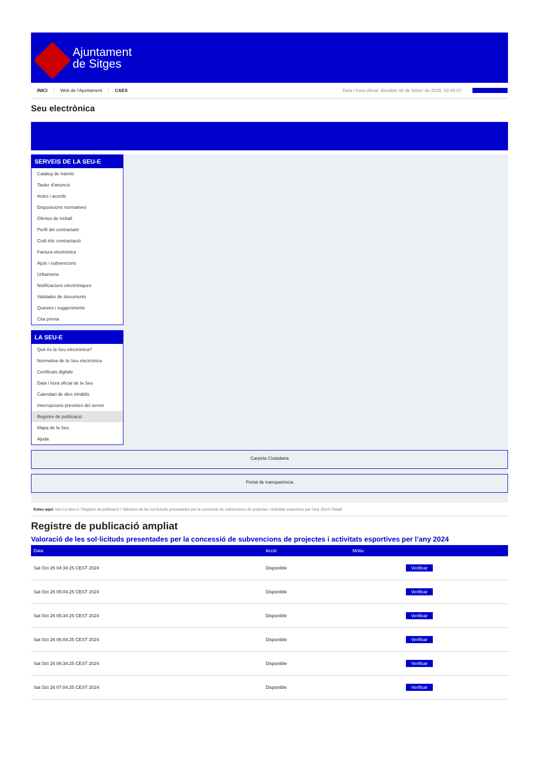Ajuntament
de Sitges
INICI Web de l'Ajuntament CAES Data i hora oficial: dissabte 08 de febrer de 2025, 03:48:07 Electrònica
Seu electrònica
Obtenir còpia autèntica
SERVEIS DE LA SEU-E
Catàleg de tràmits
Tauler d'anuncis
Actes i acords
Disposicions normatives
Ofertes de treball
Perfil del contractant
Codi ètic contractació
Factura electrònica
Ajuts i subvencions
Urbanisme
Notificacions electròniques
Validador de documents
Queixes i suggeriments
Cita prèvia
LA SEU-E
Què és la Seu electrònica?
Normativa de la Seu electrònica
Certificats digitals
Data i hora oficial de la Seu
Calendari de dies inhàbils
Interrupcions previstes del servei
Registre de publicació
Mapa de la Seu
Ajuda
Carpeta Ciutadana
Portal de transparència
Esteu aquí: Inici La Seu-e / Registre de publicació / Valoració de les sol·licituds presentades per la concessió de subvencions de projectes i activitats esportives per l'any 2024 / Detall
Registre de publicació ampliat
Valoració de les sol·licituds presentades per la concessió de subvencions de projectes i activitats esportives per l’any 2024
| Data | Acció | Motiu | |
| --- | --- | --- | --- |
| Sat Oct 26 04:34:25 CEST 2024 | Disponible | | Verificar |
| Sat Oct 26 05:04:25 CEST 2024 | Disponible | | Verificar |
| Sat Oct 26 05:34:25 CEST 2024 | Disponible | | Verificar |
| Sat Oct 26 06:04:25 CEST 2024 | Disponible | | Verificar |
| Sat Oct 26 06:34:25 CEST 2024 | Disponible | | Verificar |
| Sat Oct 26 07:04:25 CEST 2024 | Disponible | | Verificar |